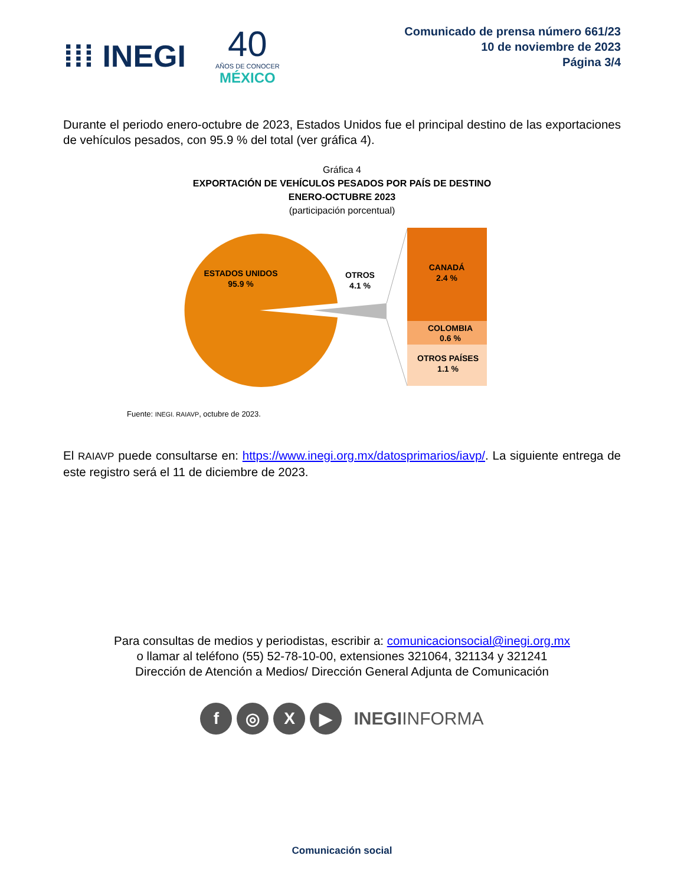⁞⁞⁞ INEGI
40
AÑOS DE CONOCER
MÉXICO
Comunicado de prensa número 661/23
10 de noviembre de 2023
Página 3/4
Durante el periodo enero-octubre de 2023, Estados Unidos fue el principal destino de las exportaciones de vehículos pesados, con 95.9 % del total (ver gráfica 4).
Gráfica 4
EXPORTACIÓN DE VEHÍCULOS PESADOS POR PAÍS DE DESTINO
ENERO-OCTUBRE 2023
(participación porcentual)
ESTADOS UNIDOS
95.9 %
OTROS
4.1 %
CANADÁ
2.4 %
COLOMBIA
0.6 %
OTROS PAÍSES
1.1 %
Fuente: INEGI. RAIAVP, octubre de 2023.
El RAIAVP puede consultarse en: https://www.inegi.org.mx/datosprimarios/iavp/. La siguiente entrega de este registro será el 11 de diciembre de 2023.
Para consultas de medios y periodistas, escribir a: comunicacionsocial@inegi.org.mx
o llamar al teléfono (55) 52-78-10-00, extensiones 321064, 321134 y 321241
Dirección de Atención a Medios/ Dirección General Adjunta de Comunicación
f ◎ X ▶
INEGIINFORMA
Comunicación social